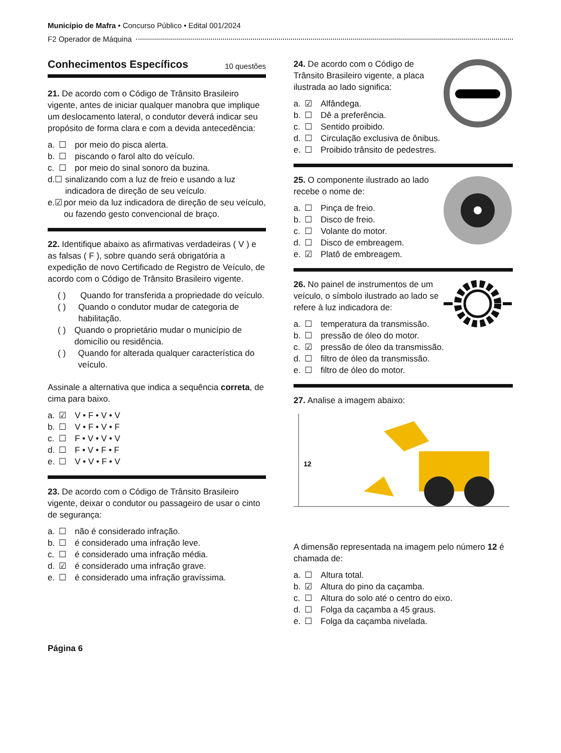Município de Mafra • Concurso Público • Edital 001/2024
F2 Operador de Máquina
Conhecimentos Específicos 10 questões
21. De acordo com o Código de Trânsito Brasileiro vigente, antes de iniciar qualquer manobra que implique um deslocamento lateral, o condutor deverá indicar seu propósito de forma clara e com a devida antecedência:
a. ☐ por meio do pisca alerta.
b. ☐ piscando o farol alto do veículo.
c. ☐ por meio do sinal sonoro da buzina.
d. ☐ sinalizando com a luz de freio e usando a luz indicadora de direção de seu veículo.
e. ☑ por meio da luz indicadora de direção de seu veículo, ou fazendo gesto convencional de braço.
22. Identifique abaixo as afirmativas verdadeiras ( V ) e as falsas ( F ), sobre quando será obrigatória a expedição de novo Certificado de Registro de Veículo, de acordo com o Código de Trânsito Brasileiro vigente.
( ) Quando for transferida a propriedade do veículo.
( ) Quando o condutor mudar de categoria de habilitação.
( ) Quando o proprietário mudar o município de domicílio ou residência.
( ) Quando for alterada qualquer característica do veículo.
Assinale a alternativa que indica a sequência correta, de cima para baixo.
a. ☑ V • F • V • V
b. ☐ V • F • V • F
c. ☐ F • V • V • V
d. ☐ F • V • F • F
e. ☐ V • V • F • V
23. De acordo com o Código de Trânsito Brasileiro vigente, deixar o condutor ou passageiro de usar o cinto de segurança:
a. ☐ não é considerado infração.
b. ☐ é considerado uma infração leve.
c. ☐ é considerado uma infração média.
d. ☑ é considerado uma infração grave.
e. ☐ é considerado uma infração gravíssima.
Página 6
24. De acordo com o Código de Trânsito Brasileiro vigente, a placa ilustrada ao lado significa:
a. ☑ Alfândega.
b. ☐ Dê a preferência.
c. ☐ Sentido proibido.
d. ☐ Circulação exclusiva de ônibus.
e. ☐ Proibido trânsito de pedestres.
25. O componente ilustrado ao lado recebe o nome de:
a. ☐ Pinça de freio.
b. ☐ Disco de freio.
c. ☐ Volante do motor.
d. ☐ Disco de embreagem.
e. ☑ Platô de embreagem.
26. No painel de instrumentos de um veículo, o símbolo ilustrado ao lado se refere à luz indicadora de:
a. ☐ temperatura da transmissão.
b. ☐ pressão de óleo do motor.
c. ☑ pressão de óleo da transmissão.
d. ☐ filtro de óleo da transmissão.
e. ☐ filtro de óleo do motor.
27. Analise a imagem abaixo:
12
A dimensão representada na imagem pelo número 12 é chamada de:
a. ☐ Altura total.
b. ☑ Altura do pino da caçamba.
c. ☐ Altura do solo até o centro do eixo.
d. ☐ Folga da caçamba a 45 graus.
e. ☐ Folga da caçamba nivelada.